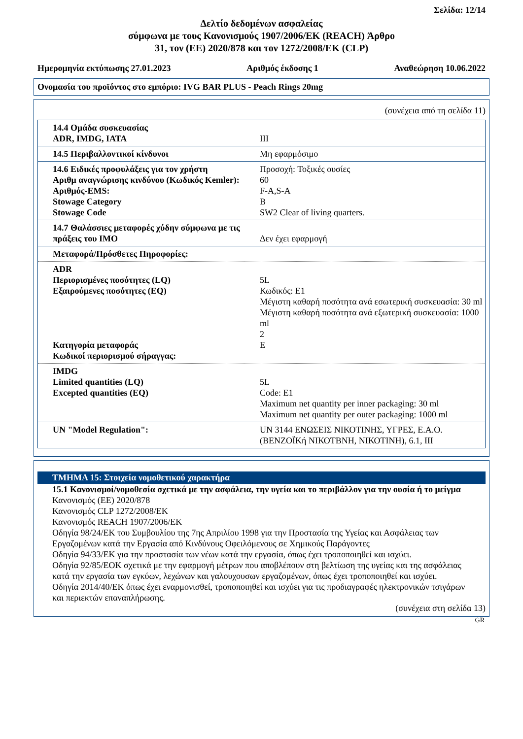Σελίδα: 12/14
Δελτίο δεδομένων ασφαλείας
σύμφωνα με τους Κανονισμούς 1907/2006/EK (REACH) Άρθρο
31, τον (ΕΕ) 2020/878 και τον 1272/2008/EK (CLP)
Ημερομηνία εκτύπωσης 27.01.2023 Αριθμός έκδοσης 1 Αναθεώρηση 10.06.2022
Ονομασία του προϊόντος στο εμπόριο: IVG BAR PLUS - Peach Rings 20mg
(συνέχεια από τη σελίδα 11)
| 14.4 Ομάδα συσκευασίας ADR, IMDG, IATA | III |
| 14.5 Περιβαλλοντικοί κίνδυνοι | Μη εφαρμόσιμο |
| 14.6 Ειδικές προφυλάξεις για τον χρήστη Αριθμ αναγνώρισης κινδύνου (Κωδικός Kemler): Αριθμός-EMS: Stowage Category Stowage Code | Προσοχή: Τοξικές ουσίες 60 F-A,S-A B SW2 Clear of living quarters. |
| 14.7 Θαλάσσιες μεταφορές χύδην σύμφωνα με τις πράξεις του IMO | Δεν έχει εφαρμογή |
| Μεταφορά/Πρόσθετες Πηροφορίες: | |
| ADR Περιορισμένες ποσότητες (LQ) Εξαιρούμενες ποσότητες (EQ) Κατηγορία μεταφοράς Κωδικοί περιορισμού σήραγγας: | 5L Κωδικός: E1 Μέγιστη καθαρή ποσότητα ανά εσωτερική συσκευασία: 30 ml Μέγιστη καθαρή ποσότητα ανά εξωτερική συσκευασία: 1000 ml 2 E |
| IMDG Limited quantities (LQ) Excepted quantities (EQ) | 5L Code: E1 Maximum net quantity per inner packaging: 30 ml Maximum net quantity per outer packaging: 1000 ml |
| UN "Model Regulation": | UN 3144 ΕΝΩΣΕΙΣ ΝΙΚΟΤΙΝΗΣ, ΥΓΡΕΣ, Ε.Α.Ο. (ΒΕΝΖΟΪΚή ΝΙΚΟΤΒΝΗ, ΝΙΚΟΤΙΝΗ), 6.1, III |
ΤΜΗΜΑ 15: Στοιχεία νομοθετικού χαρακτήρα
15.1 Κανονισμοί/νομοθεσία σχετικά με την ασφάλεια, την υγεία και το περιβάλλον για την ουσία ή το μείγμα
Κανονισμός (ΕΕ) 2020/878
Κανονισμός CLP 1272/2008/EK
Κανονισμός REACH 1907/2006/EK
Οδηγία 98/24/ΕΚ του Συμβουλίου της 7ης Απριλίου 1998 για την Προστασία της Υγείας και Ασφάλειας των Εργαζομένων κατά την Εργασία από Κινδύνους Οφειλόμενους σε Χημικούς Παράγοντες
Οδηγία 94/33/ΕΚ για την προστασία των νέων κατά την εργασία, όπως έχει τροποποιηθεί και ισχύει.
Οδηγία 92/85/ΕΟΚ σχετικά με την εφαρμογή μέτρων που αποβλέπουν στη βελτίωση της υγείας και της ασφάλειας κατά την εργασία των εγκύων, λεχώνων και γαλουχουσων εργαζομένων, όπως έχει τροποποιηθεί και ισχύει.
Οδηγία 2014/40/ΕΚ όπως έχει εναρμονισθεί, τροποποιηθεί και ισχύει για τις προδιαγραφές ηλεκτρονικών τσιγάρων και περιεκτών επαναπλήρωσης.
(συνέχεια στη σελίδα 13)
GR